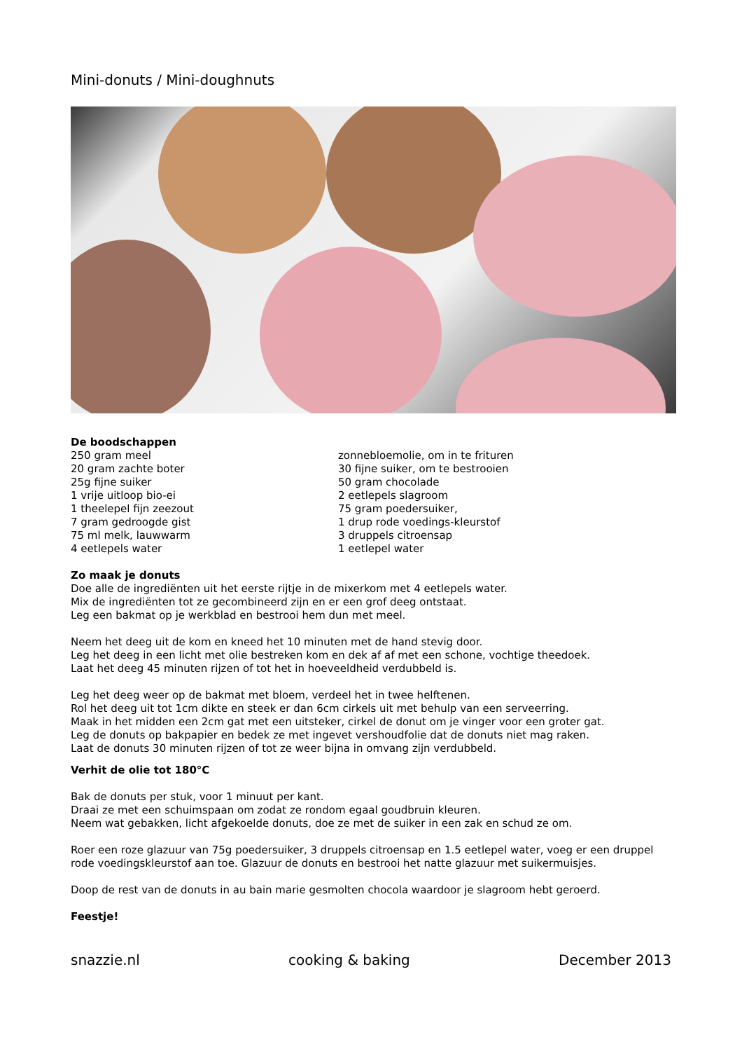Mini-donuts / Mini-doughnuts
De boodschappen
250 gram meel
20 gram zachte boter
25g fijne suiker
1 vrije uitloop bio-ei
1 theelepel fijn zeezout
7 gram gedroogde gist
75 ml melk, lauwwarm
4 eetlepels water
zonnebloemolie, om in te frituren
30 fijne suiker, om te bestrooien
50 gram chocolade
2 eetlepels slagroom
75 gram poedersuiker,
1 drup rode voedings-kleurstof
3 druppels citroensap
1 eetlepel water
Zo maak je donuts
Doe alle de ingrediënten uit het eerste rijtje in de mixerkom met 4 eetlepels water.
Mix de ingrediënten tot ze gecombineerd zijn en er een grof deeg ontstaat.
Leg een bakmat op je werkblad en bestrooi hem dun met meel.
Neem het deeg uit de kom en kneed het 10 minuten met de hand stevig door.
Leg het deeg in een licht met olie bestreken kom en dek af af met een schone, vochtige theedoek.
Laat het deeg 45 minuten rijzen of tot het in hoeveeldheid verdubbeld is.
Leg het deeg weer op de bakmat met bloem, verdeel het in twee helftenen.
Rol het deeg uit tot 1cm dikte en steek er dan 6cm cirkels uit met behulp van een serveerring.
Maak in het midden een 2cm gat met een uitsteker, cirkel de donut om je vinger voor een groter gat.
Leg de donuts op bakpapier en bedek ze met ingevet vershoudfolie dat de donuts niet mag raken.
Laat de donuts 30 minuten rijzen of tot ze weer bijna in omvang zijn verdubbeld.
Verhit de olie tot 180°C
Bak de donuts per stuk, voor 1 minuut per kant.
Draai ze met een schuimspaan om zodat ze rondom egaal goudbruin kleuren.
Neem wat gebakken, licht afgekoelde donuts, doe ze met de suiker in een zak en schud ze om.
Roer een roze glazuur van 75g poedersuiker, 3 druppels citroensap en 1.5 eetlepel water, voeg er een druppel rode voedingskleurstof aan toe. Glazuur de donuts en bestrooi het natte glazuur met suikermuisjes.
Doop de rest van de donuts in au bain marie gesmolten chocola waardoor je slagroom hebt geroerd.
Feestje!
snazzie.nl cooking & baking December 2013